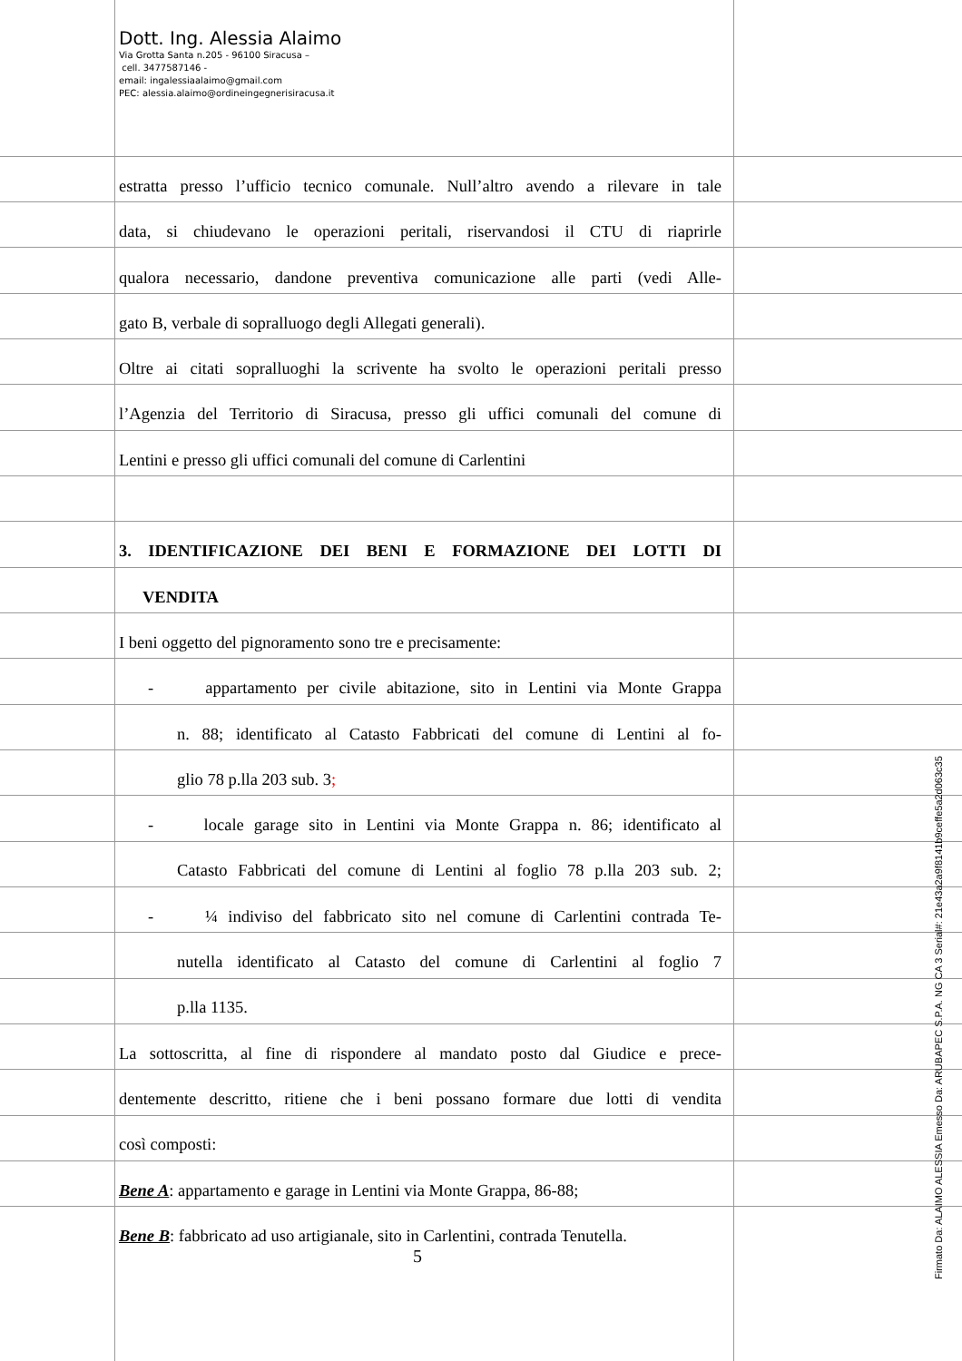Dott. Ing. Alessia Alaimo
Via Grotta Santa n.205 - 96100 Siracusa –
cell. 3477587146 -
email: ingalessiaalaimo@gmail.com
PEC: alessia.alaimo@ordineingegnerisiracusa.it
estratta presso l’ufficio tecnico comunale. Null’altro avendo a rilevare in tale
data, si chiudevano le operazioni peritali, riservandosi il CTU di riaprirle
qualora necessario, dandone preventiva comunicazione alle parti (vedi Alle-
gato B, verbale di sopralluogo degli Allegati generali).
Oltre ai citati sopralluoghi la scrivente ha svolto le operazioni peritali presso
l’Agenzia del Territorio di Siracusa, presso gli uffici comunali del comune di
Lentini e presso gli uffici comunali del comune di Carlentini
3. IDENTIFICAZIONE DEI BENI E FORMAZIONE DEI LOTTI DI
VENDITA
I beni oggetto del pignoramento sono tre e precisamente:
- appartamento per civile abitazione, sito in Lentini via Monte Grappa
n. 88; identificato al Catasto Fabbricati del comune di Lentini al fo-
glio 78 p.lla 203 sub. 3;
- locale garage sito in Lentini via Monte Grappa n. 86; identificato al
Catasto Fabbricati del comune di Lentini al foglio 78 p.lla 203 sub. 2;
- ¼ indiviso del fabbricato sito nel comune di Carlentini contrada Te-
nutella identificato al Catasto del comune di Carlentini al foglio 7
p.lla 1135.
La sottoscritta, al fine di rispondere al mandato posto dal Giudice e prece-
dentemente descritto, ritiene che i beni possano formare due lotti di vendita
così composti:
Bene A: appartamento e garage in Lentini via Monte Grappa, 86-88;
Bene B: fabbricato ad uso artigianale, sito in Carlentini, contrada Tenutella.
5
Firmato Da: ALAIMO ALESSIA Emesso Da: ARUBAPEC S.P.A. NG CA 3 Serial#: 21e43a2a9f8141b9ceffe5a2d063c35